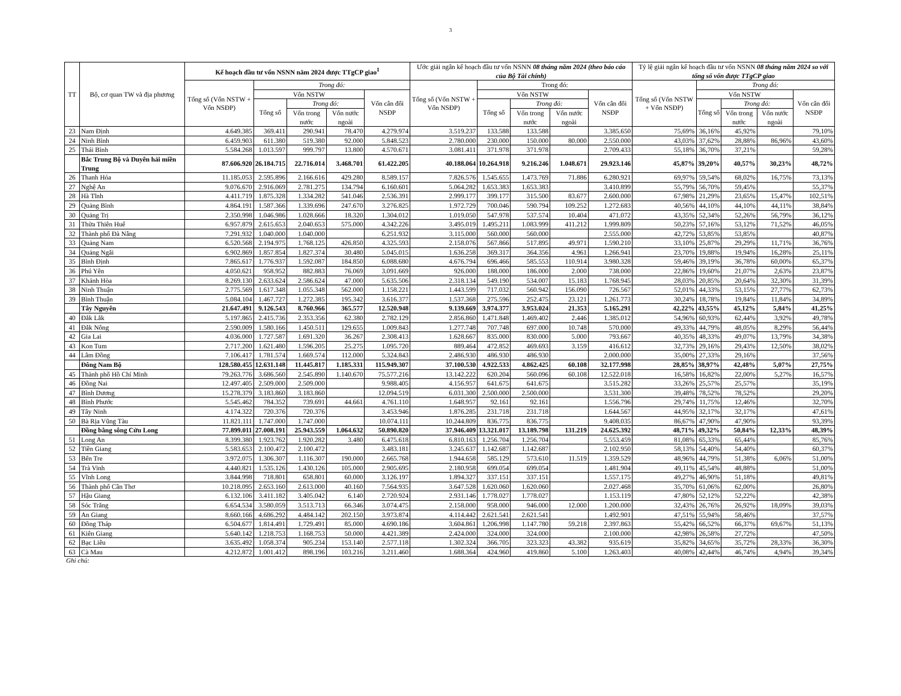3
| TT | Bộ, cơ quan TW và địa phương | Kế hoạch đầu tư vốn NSNN năm 2024 được TTgCP giao<sup>1</sup> | | | | | Ước giải ngân kế hoạch đầu tư vốn NSNN 08 tháng năm 2024 (theo báo cáo của Bộ Tài chính) | | | | | Tỷ lệ giải ngân kế hoạch đầu tư vốn NSNN 08 tháng năm 2024 so với tổng số vốn được TTgCP giao | | | | |
| --- | --- | --- | --- | --- | --- | --- | --- | --- | --- | --- | --- | --- | --- | --- | --- | --- |
| | | Tổng số (Vốn NSTW + Vốn NSĐP) | Trong đó: | | | | Tổng số (Vốn NSTW + Vốn NSĐP) | Trong đó: | | | | Tổng số (Vốn NSTW + Vốn NSĐP) | Trong đó: | | | |
| | | | Vốn NSTW | | | Vốn cân đối NSĐP | | Vốn NSTW | | | Vốn cân đối NSĐP | | Vốn NSTW | | | Vốn cân đối NSĐP |
| | | | Tổng số | Trong đó: | | | | Tổng số | Trong đó: | | | | Tổng số | Trong đó: | | |
| | | | | Vốn trong nước | Vốn nước ngoài | | | | Vốn trong nước | Vốn nước ngoài | | | | Vốn trong nước | Vốn nước ngoài | |
| 23 | Nam Định | 4.649.385 | 369.411 | 290.941 | 78.470 | 4.279.974 | 3.519.237 | 133.588 | 133.588 | | 3.385.650 | 75,69% | 36,16% | 45,92% | | 79,10% |
| 24 | Ninh Bình | 6.459.903 | 611.380 | 519.380 | 92.000 | 5.848.523 | 2.780.000 | 230.000 | 150.000 | 80.000 | 2.550.000 | 43,03% | 37,62% | 28,88% | 86,96% | 43,60% |
| 25 | Thái Bình | 5.584.268 | 1.013.597 | 999.797 | 13.800 | 4.570.671 | 3.081.411 | 371.978 | 371.978 | | 2.709.433 | 55,18% | 36,70% | 37,21% | | 59,28% |
| | Bắc Trung Bộ và Duyên hải miền Trung | 87.606.920 | 26.184.715 | 22.716.014 | 3.468.701 | 61.422.205 | 40.188.064 | 10.264.918 | 9.216.246 | 1.048.671 | 29.923.146 | 45,87% | 39,20% | 40,57% | 30,23% | 48,72% |
| 26 | Thanh Hóa | 11.185.053 | 2.595.896 | 2.166.616 | 429.280 | 8.589.157 | 7.826.576 | 1.545.655 | 1.473.769 | 71.886 | 6.280.921 | 69,97% | 59,54% | 68,02% | 16,75% | 73,13% |
| 27 | Nghệ An | 9.076.670 | 2.916.069 | 2.781.275 | 134.794 | 6.160.601 | 5.064.282 | 1.653.383 | 1.653.383 | | 3.410.899 | 55,79% | 56,70% | 59,45% | | 55,37% |
| 28 | Hà Tĩnh | 4.411.719 | 1.875.328 | 1.334.282 | 541.046 | 2.536.391 | 2.999.177 | 399.177 | 315.500 | 83.677 | 2.600.000 | 67,98% | 21,29% | 23,65% | 15,47% | 102,51% |
| 29 | Quảng Bình | 4.864.191 | 1.587.366 | 1.339.696 | 247.670 | 3.276.825 | 1.972.729 | 700.046 | 590.794 | 109.252 | 1.272.683 | 40,56% | 44,10% | 44,10% | 44,11% | 38,84% |
| 30 | Quảng Trị | 2.350.998 | 1.046.986 | 1.028.666 | 18.320 | 1.304.012 | 1.019.050 | 547.978 | 537.574 | 10.404 | 471.072 | 43,35% | 52,34% | 52,26% | 56,79% | 36,12% |
| 31 | Thừa Thiên Huế | 6.957.879 | 2.615.653 | 2.040.653 | 575.000 | 4.342.226 | 3.495.019 | 1.495.211 | 1.083.999 | 411.212 | 1.999.809 | 50,23% | 57,16% | 53,12% | 71,52% | 46,05% |
| 32 | Thành phố Đà Nẵng | 7.291.932 | 1.040.000 | 1.040.000 | | 6.251.932 | 3.115.000 | 560.000 | 560.000 | | 2.555.000 | 42,72% | 53,85% | 53,85% | | 40,87% |
| 33 | Quảng Nam | 6.520.568 | 2.194.975 | 1.768.125 | 426.850 | 4.325.593 | 2.158.076 | 567.866 | 517.895 | 49.971 | 1.590.210 | 33,10% | 25,87% | 29,29% | 11,71% | 36,76% |
| 34 | Quảng Ngãi | 6.902.869 | 1.857.854 | 1.827.374 | 30.480 | 5.045.015 | 1.636.258 | 369.317 | 364.356 | 4.961 | 1.266.941 | 23,70% | 19,88% | 19,94% | 16,28% | 25,11% |
| 35 | Bình Định | 7.865.617 | 1.776.937 | 1.592.087 | 184.850 | 6.088.680 | 4.676.794 | 696.466 | 585.553 | 110.914 | 3.980.328 | 59,46% | 39,19% | 36,78% | 60,00% | 65,37% |
| 36 | Phú Yên | 4.050.621 | 958.952 | 882.883 | 76.069 | 3.091.669 | 926.000 | 188.000 | 186.000 | 2.000 | 738.000 | 22,86% | 19,60% | 21,07% | 2,63% | 23,87% |
| 37 | Khánh Hòa | 8.269.130 | 2.633.624 | 2.586.624 | 47.000 | 5.635.506 | 2.318.134 | 549.190 | 534.007 | 15.183 | 1.768.945 | 28,03% | 20,85% | 20,64% | 32,30% | 31,39% |
| 38 | Ninh Thuận | 2.775.569 | 1.617.348 | 1.055.348 | 562.000 | 1.158.221 | 1.443.599 | 717.032 | 560.942 | 156.090 | 726.567 | 52,01% | 44,33% | 53,15% | 27,77% | 62,73% |
| 39 | Bình Thuận | 5.084.104 | 1.467.727 | 1.272.385 | 195.342 | 3.616.377 | 1.537.368 | 275.596 | 252.475 | 23.121 | 1.261.773 | 30,24% | 18,78% | 19,84% | 11,84% | 34,89% |
| | Tây Nguyên | 21.647.491 | 9.126.543 | 8.760.966 | 365.577 | 12.520.948 | 9.139.669 | 3.974.377 | 3.953.024 | 21.353 | 5.165.291 | 42,22% | 43,55% | 45,12% | 5,84% | 41,25% |
| 40 | Đắk Lắk | 5.197.865 | 2.415.736 | 2.353.356 | 62.380 | 2.782.129 | 2.856.860 | 1.471.848 | 1.469.402 | 2.446 | 1.385.012 | 54,96% | 60,93% | 62,44% | 3,92% | 49,78% |
| 41 | Đắk Nông | 2.590.009 | 1.580.166 | 1.450.511 | 129.655 | 1.009.843 | 1.277.748 | 707.748 | 697.000 | 10.748 | 570.000 | 49,33% | 44,79% | 48,05% | 8,29% | 56,44% |
| 42 | Gia Lai | 4.036.000 | 1.727.587 | 1.691.320 | 36.267 | 2.308.413 | 1.628.667 | 835.000 | 830.000 | 5.000 | 793.667 | 40,35% | 48,33% | 49,07% | 13,79% | 34,38% |
| 43 | Kon Tum | 2.717.200 | 1.621.480 | 1.596.205 | 25.275 | 1.095.720 | 889.464 | 472.852 | 469.693 | 3.159 | 416.612 | 32,73% | 29,16% | 29,43% | 12,50% | 38,02% |
| 44 | Lâm Đồng | 7.106.417 | 1.781.574 | 1.669.574 | 112.000 | 5.324.843 | 2.486.930 | 486.930 | 486.930 | | 2.000.000 | 35,00% | 27,33% | 29,16% | | 37,56% |
| | Đông Nam Bộ | 128.580.455 | 12.631.148 | 11.445.817 | 1.185.331 | 115.949.307 | 37.100.530 | 4.922.533 | 4.862.425 | 60.108 | 32.177.998 | 28,85% | 38,97% | 42,48% | 5,07% | 27,75% |
| 45 | Thành phố Hồ Chí Minh | 79.263.776 | 3.686.560 | 2.545.890 | 1.140.670 | 75.577.216 | 13.142.222 | 620.204 | 560.096 | 60.108 | 12.522.018 | 16,58% | 16,82% | 22,00% | 5,27% | 16,57% |
| 46 | Đồng Nai | 12.497.405 | 2.509.000 | 2.509.000 | | 9.988.405 | 4.156.957 | 641.675 | 641.675 | | 3.515.282 | 33,26% | 25,57% | 25,57% | | 35,19% |
| 47 | Bình Dương | 15.278.379 | 3.183.860 | 3.183.860 | | 12.094.519 | 6.031.300 | 2.500.000 | 2.500.000 | | 3.531.300 | 39,48% | 78,52% | 78,52% | | 29,20% |
| 48 | Bình Phước | 5.545.462 | 784.352 | 739.691 | 44.661 | 4.761.110 | 1.648.957 | 92.161 | 92.161 | | 1.556.796 | 29,74% | 11,75% | 12,46% | | 32,70% |
| 49 | Tây Ninh | 4.174.322 | 720.376 | 720.376 | | 3.453.946 | 1.876.285 | 231.718 | 231.718 | | 1.644.567 | 44,95% | 32,17% | 32,17% | | 47,61% |
| 50 | Bà Rịa Vũng Tàu | 11.821.111 | 1.747.000 | 1.747.000 | | 10.074.111 | 10.244.809 | 836.775 | 836.775 | | 9.408.035 | 86,67% | 47,90% | 47,90% | | 93,39% |
| | Đồng bằng sông Cửu Long | 77.899.011 | 27.008.191 | 25.943.559 | 1.064.632 | 50.890.820 | 37.946.409 | 13.321.017 | 13.189.798 | 131.219 | 24.625.392 | 48,71% | 49,32% | 50,84% | 12,33% | 48,39% |
| 51 | Long An | 8.399.380 | 1.923.762 | 1.920.282 | 3.480 | 6.475.618 | 6.810.163 | 1.256.704 | 1.256.704 | | 5.553.459 | 81,08% | 65,33% | 65,44% | | 85,76% |
| 52 | Tiền Giang | 5.583.653 | 2.100.472 | 2.100.472 | | 3.483.181 | 3.245.637 | 1.142.687 | 1.142.687 | | 2.102.950 | 58,13% | 54,40% | 54,40% | | 60,37% |
| 53 | Bến Tre | 3.972.075 | 1.306.307 | 1.116.307 | 190.000 | 2.665.768 | 1.944.658 | 585.129 | 573.610 | 11.519 | 1.359.529 | 48,96% | 44,79% | 51,38% | 6,06% | 51,00% |
| 54 | Trà Vinh | 4.440.821 | 1.535.126 | 1.430.126 | 105.000 | 2.905.695 | 2.180.958 | 699.054 | 699.054 | | 1.481.904 | 49,11% | 45,54% | 48,88% | | 51,00% |
| 55 | Vĩnh Long | 3.844.998 | 718.801 | 658.801 | 60.000 | 3.126.197 | 1.894.327 | 337.151 | 337.151 | | 1.557.175 | 49,27% | 46,90% | 51,18% | | 49,81% |
| 56 | Thành phố Cần Thơ | 10.218.095 | 2.653.160 | 2.613.000 | 40.160 | 7.564.935 | 3.647.528 | 1.620.060 | 1.620.060 | | 2.027.468 | 35,70% | 61,06% | 62,00% | | 26,80% |
| 57 | Hậu Giang | 6.132.106 | 3.411.182 | 3.405.042 | 6.140 | 2.720.924 | 2.931.146 | 1.778.027 | 1.778.027 | | 1.153.119 | 47,80% | 52,12% | 52,22% | | 42,38% |
| 58 | Sóc Trăng | 6.654.534 | 3.580.059 | 3.513.713 | 66.346 | 3.074.475 | 2.158.000 | 958.000 | 946.000 | 12.000 | 1.200.000 | 32,43% | 26,76% | 26,92% | 18,09% | 39,03% |
| 59 | An Giang | 8.660.166 | 4.686.292 | 4.484.142 | 202.150 | 3.973.874 | 4.114.442 | 2.621.541 | 2.621.541 | | 1.492.901 | 47,51% | 55,94% | 58,46% | | 37,57% |
| 60 | Đồng Tháp | 6.504.677 | 1.814.491 | 1.729.491 | 85.000 | 4.690.186 | 3.604.861 | 1.206.998 | 1.147.780 | 59.218 | 2.397.863 | 55,42% | 66,52% | 66,37% | 69,67% | 51,13% |
| 61 | Kiên Giang | 5.640.142 | 1.218.753 | 1.168.753 | 50.000 | 4.421.389 | 2.424.000 | 324.000 | 324.000 | | 2.100.000 | 42,98% | 26,58% | 27,72% | | 47,50% |
| 62 | Bạc Liêu | 3.635.492 | 1.058.374 | 905.234 | 153.140 | 2.577.118 | 1.302.324 | 366.705 | 323.323 | 43.382 | 935.619 | 35,82% | 34,65% | 35,72% | 28,33% | 36,30% |
| 63 | Cà Mau | 4.212.872 | 1.001.412 | 898.196 | 103.216 | 3.211.460 | 1.688.364 | 424.960 | 419.860 | 5.100 | 1.263.403 | 40,08% | 42,44% | 46,74% | 4,94% | 39,34% |
Ghi chú: